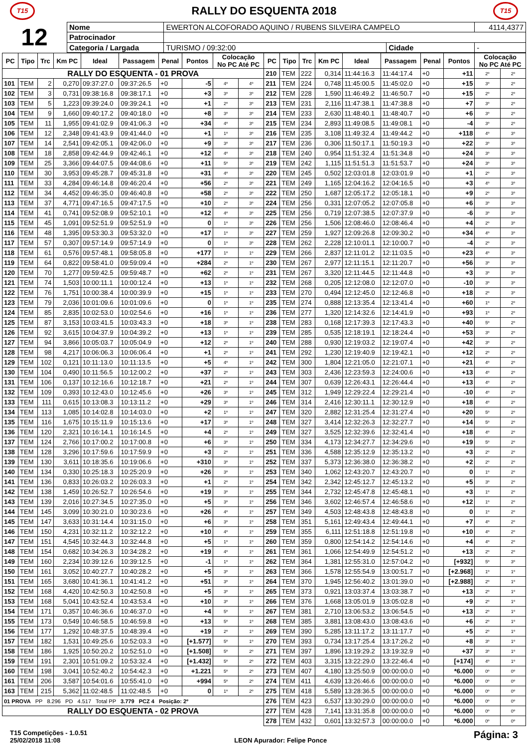T15
RALLY DO ESQUENTA 2018
T15
12
| Nome | EWERTON ALCOFORADO AQUINO / RUBENS SILVEIRA CAMPELO | | | 4114,4377 |
| Patrocinador | | | | |
| Categoria / Largada | TURISMO / 09:32:00 | Cidade | - | |
| PC | Tipo | Trc | Km PC | Ideal | Passagem | Penal | Pontos | Colocação No PC Até PC | | PC | Tipo | Trc | Km PC | Ideal | Passagem | Penal | Pontos | Colocação No PC Até PC | |
| --- | --- | --- | --- | --- | --- | --- | --- | --- | --- | --- | --- | --- | --- | --- | --- | --- | --- | --- | --- |
| RALLY DO ESQUENTA - 01 PROVA | | | | | | | | | | 210 | TEM | 222 | 0,314 | 11:44:16.3 | 11:44:17.4 | +0 | +11 | 2º | 2º |
| 101 | TEM | 2 | 0,270 | 09:37:27.0 | 09:37:26.5 | +0 | -5 | 4º | 4º | 211 | TEM | 224 | 0,748 | 11:45:00.5 | 11:45:02.0 | +0 | +15 | 3º | 2º |
| 102 | TEM | 3 | 0,731 | 09:38:16.8 | 09:38:17.1 | +0 | +3 | 3º | 3º | 212 | TEM | 228 | 1,590 | 11:46:49.2 | 11:46:50.7 | +0 | +15 | 2º | 2º |
| 103 | TEM | 5 | 1,223 | 09:39:24.0 | 09:39:24.1 | +0 | +1 | 2º | 3º | 213 | TEM | 231 | 2,116 | 11:47:38.1 | 11:47:38.8 | +0 | +7 | 3º | 2º |
| 104 | TEM | 9 | 1,660 | 09:40:17.2 | 09:40:18.0 | +0 | +8 | 3º | 3º | 214 | TEM | 233 | 2,630 | 11:48:40.1 | 11:48:40.7 | +0 | +6 | 3º | 2º |
| 105 | TEM | 11 | 1,955 | 09:41:02.9 | 09:41:06.3 | +0 | +34 | 4º | 3º | 215 | TEM | 234 | 2,893 | 11:49:08.5 | 11:49:08.1 | +0 | -4 | 3º | 2º |
| 106 | TEM | 12 | 2,348 | 09:41:43.9 | 09:41:44.0 | +0 | +1 | 1º | 3º | 216 | TEM | 235 | 3,108 | 11:49:32.4 | 11:49:44.2 | +0 | +118 | 4º | 3º |
| 107 | TEM | 14 | 2,541 | 09:42:05.1 | 09:42:06.0 | +0 | +9 | 3º | 3º | 217 | TEM | 236 | 0,306 | 11:50:17.1 | 11:50:19.3 | +0 | +22 | 3º | 3º |
| 108 | TEM | 18 | 2,858 | 09:42:44.9 | 09:42:46.1 | +0 | +12 | 4º | 3º | 218 | TEM | 240 | 0,954 | 11:51:32.4 | 11:51:34.8 | +0 | +24 | 3º | 3º |
| 109 | TEM | 25 | 3,366 | 09:44:07.5 | 09:44:08.6 | +0 | +11 | 5º | 3º | 219 | TEM | 242 | 1,115 | 11:51:51.3 | 11:51:53.7 | +0 | +24 | 3º | 3º |
| 110 | TEM | 30 | 3,953 | 09:45:28.7 | 09:45:31.8 | +0 | +31 | 4º | 3º | 220 | TEM | 245 | 0,502 | 12:03:01.8 | 12:03:01.9 | +0 | +1 | 2º | 3º |
| 111 | TEM | 33 | 4,284 | 09:46:14.8 | 09:46:20.4 | +0 | +56 | 2º | 3º | 221 | TEM | 249 | 1,165 | 12:04:16.2 | 12:04:16.5 | +0 | +3 | 4º | 3º |
| 112 | TEM | 34 | 4,452 | 09:46:35.0 | 09:46:40.8 | +0 | +58 | 2º | 3º | 222 | TEM | 250 | 1,687 | 12:05:17.2 | 12:05:18.1 | +0 | +9 | 2º | 3º |
| 113 | TEM | 37 | 4,771 | 09:47:16.5 | 09:47:17.5 | +0 | +10 | 2º | 3º | 224 | TEM | 256 | 0,331 | 12:07:05.2 | 12:07:05.8 | +0 | +6 | 3º | 3º |
| 114 | TEM | 41 | 0,741 | 09:52:08.9 | 09:52:10.1 | +0 | +12 | 4º | 3º | 225 | TEM | 256 | 0,719 | 12:07:38.5 | 12:07:37.9 | +0 | -6 | 3º | 3º |
| 115 | TEM | 45 | 1,091 | 09:52:51.9 | 09:52:51.9 | +0 | 0 | 1º | 3º | 226 | TEM | 256 | 1,506 | 12:08:46.0 | 12:08:46.4 | +0 | +4 | 2º | 3º |
| 116 | TEM | 48 | 1,395 | 09:53:30.3 | 09:53:32.0 | +0 | +17 | 1º | 3º | 227 | TEM | 259 | 1,927 | 12:09:26.8 | 12:09:30.2 | +0 | +34 | 4º | 3º |
| 117 | TEM | 57 | 0,307 | 09:57:14.9 | 09:57:14.9 | +0 | 0 | 1º | 3º | 228 | TEM | 262 | 2,228 | 12:10:01.1 | 12:10:00.7 | +0 | -4 | 2º | 3º |
| 118 | TEM | 61 | 0,576 | 09:57:48.1 | 09:58:05.8 | +0 | +177 | 1º | 1º | 229 | TEM | 266 | 2,837 | 12:11:01.2 | 12:11:03.5 | +0 | +23 | 4º | 3º |
| 119 | TEM | 64 | 0,822 | 09:58:41.0 | 09:59:09.4 | +0 | +284 | 2º | 1º | 230 | TEM | 267 | 2,977 | 12:11:15.1 | 12:11:20.7 | +0 | +56 | 3º | 3º |
| 120 | TEM | 70 | 1,277 | 09:59:42.5 | 09:59:48.7 | +0 | +62 | 2º | 1º | 231 | TEM | 267 | 3,320 | 12:11:44.5 | 12:11:44.8 | +0 | +3 | 3º | 3º |
| 121 | TEM | 74 | 1,503 | 10:00:11.1 | 10:00:12.4 | +0 | +13 | 1º | 1º | 232 | TEM | 268 | 0,205 | 12:12:08.0 | 12:12:07.0 | +0 | -10 | 3º | 3º |
| 122 | TEM | 76 | 1,751 | 10:00:38.4 | 10:00:39.9 | +0 | +15 | 1º | 1º | 233 | TEM | 270 | 0,494 | 12:12:45.0 | 12:12:46.8 | +0 | +18 | 2º | 3º |
| 123 | TEM | 79 | 2,036 | 10:01:09.6 | 10:01:09.6 | +0 | 0 | 1º | 1º | 235 | TEM | 274 | 0,888 | 12:13:35.4 | 12:13:41.4 | +0 | +60 | 1º | 2º |
| 124 | TEM | 85 | 2,835 | 10:02:53.0 | 10:02:54.6 | +0 | +16 | 1º | 1º | 236 | TEM | 277 | 1,320 | 12:14:32.6 | 12:14:41.9 | +0 | +93 | 1º | 2º |
| 125 | TEM | 87 | 3,153 | 10:03:41.5 | 10:03:43.3 | +0 | +18 | 3º | 1º | 238 | TEM | 283 | 0,168 | 12:17:39.3 | 12:17:43.3 | +0 | +40 | 5º | 2º |
| 126 | TEM | 92 | 3,615 | 10:04:37.9 | 10:04:39.2 | +0 | +13 | 1º | 1º | 239 | TEM | 285 | 0,535 | 12:18:19.1 | 12:18:24.4 | +0 | +53 | 3º | 2º |
| 127 | TEM | 94 | 3,866 | 10:05:03.7 | 10:05:04.9 | +0 | +12 | 2º | 1º | 240 | TEM | 288 | 0,930 | 12:19:03.2 | 12:19:07.4 | +0 | +42 | 3º | 2º |
| 128 | TEM | 98 | 4,217 | 10:06:06.3 | 10:06:06.4 | +0 | +1 | 2º | 1º | 241 | TEM | 292 | 1,230 | 12:19:40.9 | 12:19:42.1 | +0 | +12 | 2º | 2º |
| 129 | TEM | 102 | 0,121 | 10:11:13.0 | 10:11:13.5 | +0 | +5 | 4º | 1º | 242 | TEM | 300 | 1,804 | 12:21:05.0 | 12:21:07.1 | +0 | +21 | 4º | 2º |
| 130 | TEM | 104 | 0,490 | 10:11:56.5 | 10:12:00.2 | +0 | +37 | 2º | 1º | 243 | TEM | 303 | 2,436 | 12:23:59.3 | 12:24:00.6 | +0 | +13 | 4º | 2º |
| 131 | TEM | 106 | 0,137 | 10:12:16.6 | 10:12:18.7 | +0 | +21 | 2º | 1º | 244 | TEM | 307 | 0,639 | 12:26:43.1 | 12:26:44.4 | +0 | +13 | 4º | 2º |
| 132 | TEM | 109 | 0,393 | 10:12:43.0 | 10:12:45.6 | +0 | +26 | 3º | 1º | 245 | TEM | 312 | 1,949 | 12:29:22.4 | 12:29:21.4 | +0 | -10 | 4º | 2º |
| 133 | TEM | 111 | 0,615 | 10:13:08.3 | 10:13:11.2 | +0 | +29 | 3º | 1º | 246 | TEM | 314 | 2,416 | 12:30:11.1 | 12:30:12.9 | +0 | +18 | 4º | 2º |
| 134 | TEM | 113 | 1,085 | 10:14:02.8 | 10:14:03.0 | +0 | +2 | 1º | 1º | 247 | TEM | 320 | 2,882 | 12:31:25.4 | 12:31:27.4 | +0 | +20 | 5º | 2º |
| 135 | TEM | 116 | 1,675 | 10:15:11.9 | 10:15:13.6 | +0 | +17 | 3º | 1º | 248 | TEM | 327 | 3,414 | 12:32:26.3 | 12:32:27.7 | +0 | +14 | 5º | 2º |
| 136 | TEM | 120 | 2,321 | 10:16:14.1 | 10:16:14.5 | +0 | +4 | 2º | 1º | 249 | TEM | 327 | 3,525 | 12:32:39.6 | 12:32:41.4 | +0 | +18 | 4º | 2º |
| 137 | TEM | 124 | 2,766 | 10:17:00.2 | 10:17:00.8 | +0 | +6 | 3º | 1º | 250 | TEM | 334 | 4,173 | 12:34:27.7 | 12:34:29.6 | +0 | +19 | 5º | 2º |
| 138 | TEM | 128 | 3,296 | 10:17:59.6 | 10:17:59.9 | +0 | +3 | 2º | 1º | 251 | TEM | 336 | 4,588 | 12:35:12.9 | 12:35:13.2 | +0 | +3 | 2º | 2º |
| 139 | TEM | 130 | 3,611 | 10:18:35.6 | 10:19:06.6 | +0 | +310 | 3º | 1º | 252 | TEM | 337 | 5,373 | 12:36:38.0 | 12:36:38.2 | +0 | +2 | 2º | 2º |
| 140 | TEM | 134 | 0,330 | 10:25:18.3 | 10:25:20.9 | +0 | +26 | 3º | 1º | 253 | TEM | 340 | 1,062 | 12:43:20.7 | 12:43:20.7 | +0 | 0 | 1º | 2º |
| 141 | TEM | 136 | 0,833 | 10:26:03.2 | 10:26:03.3 | +0 | +1 | 2º | 1º | 254 | TEM | 342 | 2,342 | 12:45:12.7 | 12:45:13.2 | +0 | +5 | 3º | 2º |
| 142 | TEM | 138 | 1,459 | 10:26:52.7 | 10:26:54.6 | +0 | +19 | 3º | 1º | 255 | TEM | 344 | 2,732 | 12:45:47.8 | 12:45:48.1 | +0 | +3 | 1º | 2º |
| 143 | TEM | 139 | 2,016 | 10:27:34.5 | 10:27:35.0 | +0 | +5 | 3º | 1º | 256 | TEM | 346 | 3,602 | 12:46:57.4 | 12:46:58.6 | +0 | +12 | 1º | 2º |
| 144 | TEM | 145 | 3,099 | 10:30:21.0 | 10:30:23.6 | +0 | +26 | 4º | 1º | 257 | TEM | 349 | 4,503 | 12:48:43.8 | 12:48:43.8 | +0 | 0 | 1º | 2º |
| 145 | TEM | 147 | 3,633 | 10:31:14.4 | 10:31:15.0 | +0 | +6 | 3º | 1º | 258 | TEM | 351 | 5,161 | 12:49:43.4 | 12:49:44.1 | +0 | +7 | 4º | 2º |
| 146 | TEM | 150 | 4,231 | 10:32:11.2 | 10:32:12.2 | +0 | +10 | 4º | 1º | 259 | TEM | 355 | 6,111 | 12:51:18.8 | 12:51:19.8 | +0 | +10 | 4º | 2º |
| 147 | TEM | 151 | 4,545 | 10:32:44.3 | 10:32:44.8 | +0 | +5 | 1º | 1º | 260 | TEM | 359 | 0,800 | 12:54:14.2 | 12:54:14.6 | +0 | +4 | 4º | 2º |
| 148 | TEM | 154 | 0,682 | 10:34:26.3 | 10:34:28.2 | +0 | +19 | 4º | 1º | 261 | TEM | 361 | 1,066 | 12:54:49.9 | 12:54:51.2 | +0 | +13 | 2º | 2º |
| 149 | TEM | 160 | 2,234 | 10:39:12.6 | 10:39:12.5 | +0 | -1 | 1º | 1º | 262 | TEM | 364 | 1,381 | 12:55:31.0 | 12:57:04.2 | +0 | [+932] | 5º | 3º |
| 150 | TEM | 161 | 3,052 | 10:40:27.7 | 10:40:28.2 | +0 | +5 | 3º | 1º | 263 | TEM | 366 | 1,578 | 12:55:54.9 | 13:00:51.7 | +0 | [+2.968] | 1º | 1º |
| 151 | TEM | 165 | 3,680 | 10:41:36.1 | 10:41:41.2 | +0 | +51 | 3º | 1º | 264 | TEM | 370 | 1,945 | 12:56:40.2 | 13:01:39.0 | +0 | [+2.988] | 2º | 1º |
| 152 | TEM | 168 | 4,420 | 10:42:50.3 | 10:42:50.8 | +0 | +5 | 3º | 1º | 265 | TEM | 373 | 0,921 | 13:03:37.4 | 13:03:38.7 | +0 | +13 | 2º | 1º |
| 153 | TEM | 168 | 5,041 | 10:43:52.4 | 10:43:53.4 | +0 | +10 | 3º | 1º | 266 | TEM | 376 | 1,668 | 13:05:01.9 | 13:05:02.8 | +0 | +9 | 2º | 1º |
| 154 | TEM | 171 | 0,357 | 10:46:36.6 | 10:46:37.0 | +0 | +4 | 5º | 1º | 267 | TEM | 381 | 2,710 | 13:06:53.2 | 13:06:54.5 | +0 | +13 | 2º | 1º |
| 155 | TEM | 173 | 0,549 | 10:46:58.5 | 10:46:59.8 | +0 | +13 | 5º | 1º | 268 | TEM | 385 | 3,881 | 13:08:43.0 | 13:08:43.6 | +0 | +6 | 2º | 1º |
| 156 | TEM | 177 | 1,292 | 10:48:37.5 | 10:48:39.4 | +0 | +19 | 2º | 1º | 269 | TEM | 390 | 5,285 | 13:11:17.2 | 13:11:17.7 | +0 | +5 | 2º | 1º |
| 157 | TEM | 182 | 1,531 | 10:49:25.6 | 10:52:03.3 | +0 | [+1.577] | 5º | 1º | 270 | TEM | 393 | 0,734 | 13:17:25.4 | 13:17:26.2 | +0 | +8 | 3º | 1º |
| 158 | TEM | 186 | 1,925 | 10:50:20.2 | 10:52:51.0 | +0 | [+1.508] | 5º | 2º | 271 | TEM | 397 | 1,896 | 13:19:29.2 | 13:19:32.9 | +0 | +37 | 3º | 1º |
| 159 | TEM | 191 | 2,301 | 10:51:09.2 | 10:53:32.4 | +0 | [+1.432] | 5º | 2º | 272 | TEM | 403 | 3,315 | 13:22:29.0 | 13:22:46.4 | +0 | [+174] | 4º | 1º |
| 160 | TEM | 198 | 3,041 | 10:52:40.2 | 10:54:42.3 | +0 | +1.221 | 5º | 2º | 273 | TEM | 407 | 4,180 | 13:25:50.9 | 00:00:00.0 | +0 | *6.000 | 0º | 0º |
| 161 | TEM | 206 | 3,587 | 10:54:01.6 | 10:55:41.0 | +0 | +994 | 5º | 2º | 274 | TEM | 411 | 4,639 | 13:26:46.6 | 00:00:00.0 | +0 | *6.000 | 0º | 0º |
| 163 | TEM | 215 | 5,362 | 11:02:48.5 | 11:02:48.5 | +0 | 0 | 1º | 2º | 275 | TEM | 418 | 5,589 | 13:28:36.5 | 00:00:00.0 | +0 | *6.000 | 0º | 0º |
| 01 PROVA PP 8.296 PD 4.517 Total PP 3.779 PCZ 4 Posição: 2º | | | | | | | | | | 276 | TEM | 423 | 6,537 | 13:30:29.0 | 00:00:00.0 | +0 | *6.000 | 0º | 0º |
| RALLY DO ESQUENTA - 02 PROVA | | | | | | | | | | 277 | TEM | 428 | 7,141 | 13:31:35.8 | 00:00:00.0 | +0 | *6.000 | 0º | 0º |
| | | | | | | | | | | 278 | TEM | 432 | 0,601 | 13:32:57.3 | 00:00:00.0 | +0 | *6.000 | 0º | 0º |
T15 Competições - 1.0.51
25/02/2018 11:08
LEON Apurador: Felipe Ponce
Página: 3